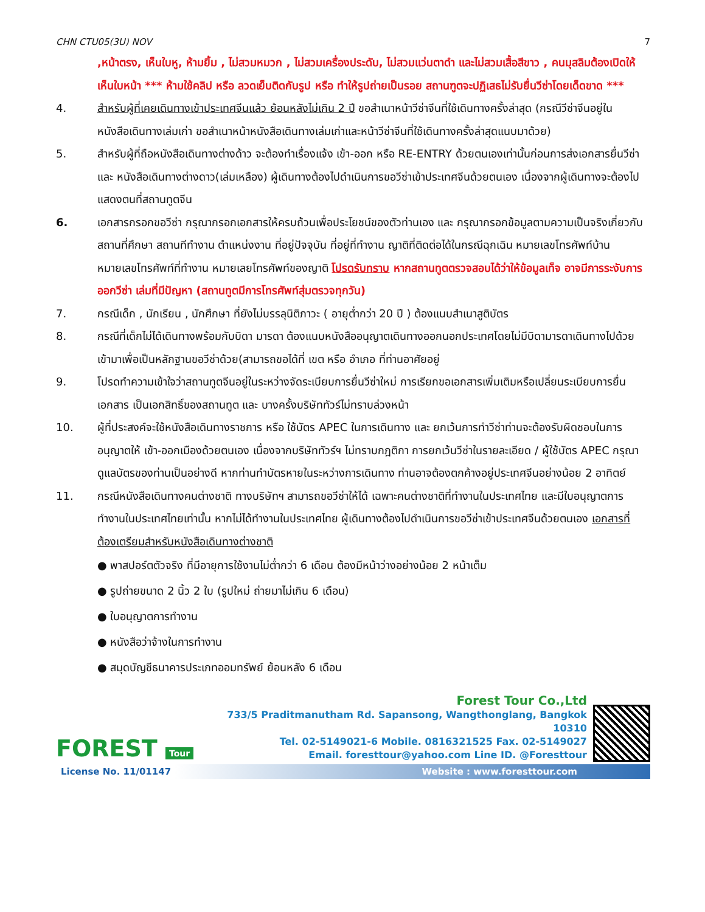CHN CTU05(3U) NOV 7
,หน้าตรง, เห็นใบหู, ห้ามยิ้ม , ไม่สวมหมวก , ไม่สวมเครื่องประดับ, ไม่สวมแว่นตาดำ และไม่สวมเสื้อสีขาว , คนมุสลิมต้องเปิดให้เห็นใบหน้า *** ห้ามใช้คลิป หรือ ลวดเย็บติดกับรูป หรือ ทำให้รูปถ่ายเป็นรอย สถานฑูตจะปฏิเสธไม่รับยื่นวีซ่าโดยเด็ดขาด ***
4. สำหรับผู้ที่เคยเดินทางเข้าประเทศจีนแล้ว ย้อนหลังไม่เกิน 2 ปี ขอสำเนาหน้าวีซ่าจีนที่ใช้เดินทางครั้งล่าสุด (กรณีวีซ่าจีนอยู่ในหนังสือเดินทางเล่มเก่า ขอสำเนาหน้าหนังสือเดินทางเล่มเก่าและหน้าวีซ่าจีนที่ใช้เดินทางครั้งล่าสุดแนบมาด้วย)
5. สำหรับผู้ที่ถือหนังสือเดินทางต่างด้าว จะต้องทำเรื่องแจ้ง เข้า-ออก หรือ RE-ENTRY ด้วยตนเองเท่านั้นก่อนการส่งเอกสารยื่นวีซ่า และ หนังสือเดินทางต่างดาว(เล่มเหลือง) ผู้เดินทางต้องไปดำเนินการขอวีซ่าเข้าประเทศจีนด้วยตนเอง เนื่องจากผู้เดินทางจะต้องไปแสดงตนที่สถานทูตจีน
6. เอกสารกรอกขอวีซ่า กรุณากรอกเอกสารให้ครบถ้วนเพื่อประโยชน์ของตัวท่านเอง และ กรุณากรอกข้อมูลตามความเป็นจริงเกี่ยวกับ สถานที่ศึกษา สถานทีทำงาน ตำแหน่งงาน ที่อยู่ปัจจุบัน ที่อยู่ที่ทำงาน ญาติที่ติดต่อได้ในกรณีฉุกเฉิน หมายเลขโทรศัพท์บ้าน หมายเลขโทรศัพท์ที่ทำงาน หมายเลยโทรศัพท์ของญาติ โปรดรับทราบ หากสถานทูตตรวจสอบได้ว่าให้ข้อมูลเท็จ อาจมีการระงับการออกวีซ่า เล่มที่มีปัญหา (สถานทูตมีการโทรศัพท์สุ่มตรวจทุกวัน)
7. กรณีเด็ก , นักเรียน , นักศึกษา ที่ยังไม่บรรลุนิติภาวะ ( อายุต่ำกว่า 20 ปี ) ต้องแนบสำเนาสูติบัตร
8. กรณีที่เด็กไม่ได้เดินทางพร้อมกับบิดา มารดา ต้องแนบหนังสืออนุญาตเดินทางออกนอกประเทศโดยไม่มีบิดามารดาเดินทางไปด้วย เข้ามาเพื่อเป็นหลักฐานขอวีซ่าด้วย(สามารถขอได้ที่ เขต หรือ อำเภอ ที่ท่านอาศัยอยู่
9. โปรดทำความเข้าใจว่าสถานทูตจีนอยู่ในระหว่างจัดระเบียบการยื่นวีซ่าใหม่ การเรียกขอเอกสารเพิ่มเติมหรือเปลี่ยนระเบียบการยื่นเอกสาร เป็นเอกสิทธิ์ของสถานทูต และ บางครั้งบริษัททัวร์ไม่ทราบล่วงหน้า
10. ผู้ที่ประสงค์จะใช้หนังสือเดินทางราชการ หรือ ใช้บัตร APEC ในการเดินทาง และ ยกเว้นการทำวีซ่าท่านจะต้องรับผิดชอบในการอนุญาตให้ เข้า-ออกเมืองด้วยตนเอง เนื่องจากบริษัททัวร์ฯ ไม่ทราบกฎติกา การยกเว้นวีซ่าในรายละเอียด / ผู้ใช้บัตร APEC กรุณาดูแลบัตรของท่านเป็นอย่างดี หากท่านทำบัตรหายในระหว่างการเดินทาง ท่านอาจต้องตกค้างอยู่ประเทศจีนอย่างน้อย 2 อาทิตย์
11. กรณีหนังสือเดินทางคนต่างชาติ ทางบริษัทฯ สามารถขอวีซ่าให้ได้ เฉพาะคนต่างชาติที่ทำงานในประเทศไทย และมีใบอนุญาตการทำงานในประเทศไทยเท่านั้น หากไม่ได้ทำงานในประเทศไทย ผู้เดินทางต้องไปดำเนินการขอวีซ่าเข้าประเทศจีนด้วยตนเอง เอกสารที่ต้องเตรียมสำหรับหนังสือเดินทางต่างชาติ
● พาสปอร์ตตัวจริง ที่มีอายุการใช้งานไม่ต่ำกว่า 6 เดือน ต้องมีหน้าว่างอย่างน้อย 2 หน้าเต็ม
● รูปถ่ายขนาด 2 นิ้ว 2 ใบ (รูปใหม่ ถ่ายมาไม่เกิน 6 เดือน)
● ใบอนุญาตการทำงาน
● หนังสือว่าจ้างในการทำงาน
● สมุดบัญชีธนาคารประเภทออมทรัพย์ ย้อนหลัง 6 เดือน
FOREST Tour
Forest Tour Co.,Ltd
733/5 Praditmanutham Rd. Sapansong, Wangthonglang, Bangkok 10310
Tel. 02-5149021-6 Mobile. 0816321525 Fax. 02-5149027
Email. foresttour@yahoo.com Line ID. @Foresttour
License No. 11/01147 Website : www.foresttour.com